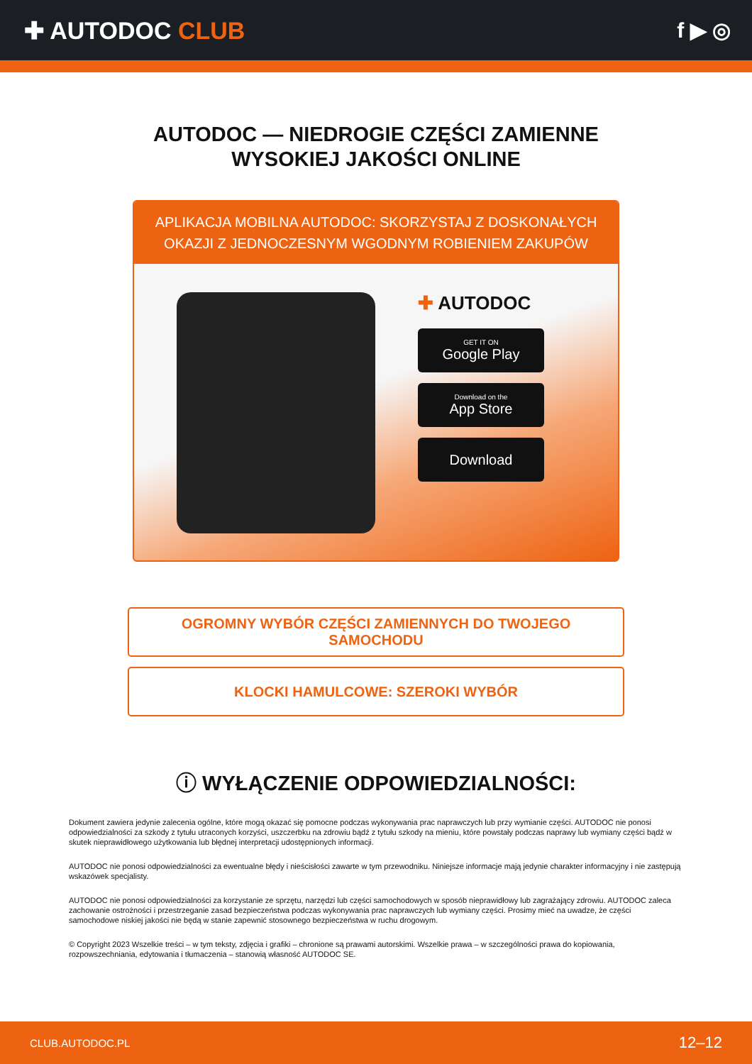✚ AUTODOC CLUB f ▶ ◎
AUTODOC — NIEDROGIE CZĘŚCI ZAMIENNE
WYSOKIEJ JAKOŚCI ONLINE
APLIKACJA MOBILNA AUTODOC: SKORZYSTAJ Z DOSKONAŁYCH OKAZJI Z JEDNOCZESNYM WGODNYM ROBIENIEM ZAKUPÓW
✚ AUTODOC
GET IT ON
Google Play
Download on the
App Store
Download
OGROMNY WYBÓR CZĘŚCI ZAMIENNYCH DO TWOJEGO SAMOCHODU
KLOCKI HAMULCOWE: SZEROKI WYBÓR
ⓘ WYŁĄCZENIE ODPOWIEDZIALNOŚCI:
Dokument zawiera jedynie zalecenia ogólne, które mogą okazać się pomocne podczas wykonywania prac naprawczych lub przy wymianie części. AUTODOC nie ponosi odpowiedzialności za szkody z tytułu utraconych korzyści, uszczerbku na zdrowiu bądź z tytułu szkody na mieniu, które powstały podczas naprawy lub wymiany części bądź w skutek nieprawidłowego użytkowania lub błędnej interpretacji udostępnionych informacji.
AUTODOC nie ponosi odpowiedzialności za ewentualne błędy i nieścisłości zawarte w tym przewodniku. Niniejsze informacje mają jedynie charakter informacyjny i nie zastępują wskazówek specjalisty.
AUTODOC nie ponosi odpowiedzialności za korzystanie ze sprzętu, narzędzi lub części samochodowych w sposób nieprawidłowy lub zagrażający zdrowiu. AUTODOC zaleca zachowanie ostrożności i przestrzeganie zasad bezpieczeństwa podczas wykonywania prac naprawczych lub wymiany części. Prosimy mieć na uwadze, że części samochodowe niskiej jakości nie będą w stanie zapewnić stosownego bezpieczeństwa w ruchu drogowym.
© Copyright 2023 Wszelkie treści – w tym teksty, zdjęcia i grafiki – chronione są prawami autorskimi. Wszelkie prawa – w szczególności prawa do kopiowania, rozpowszechniania, edytowania i tłumaczenia – stanowią własność AUTODOC SE.
CLUB.AUTODOC.PL 12–12